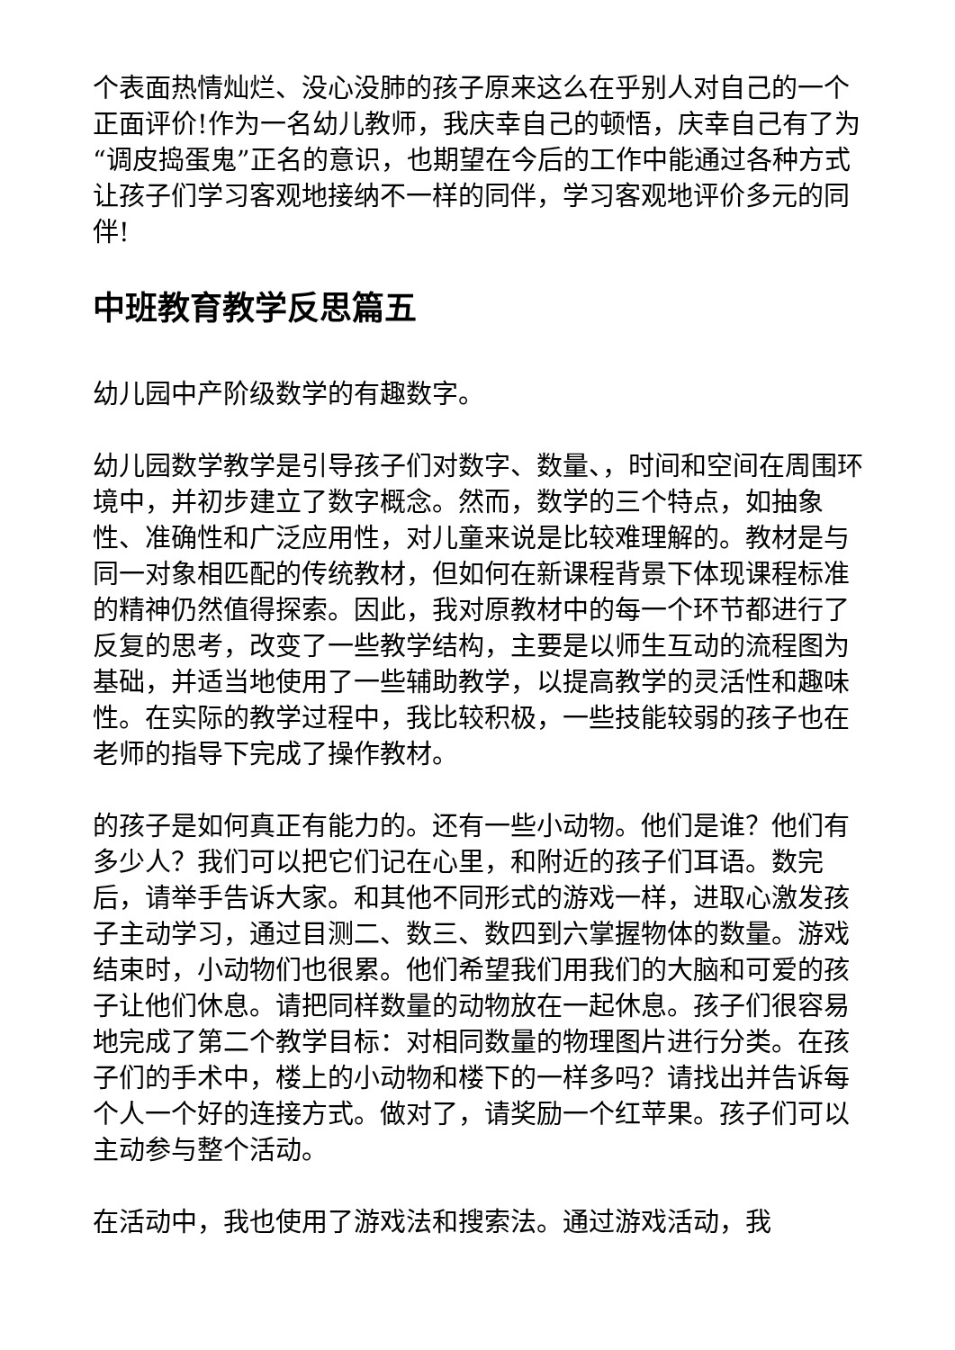个表面热情灿烂、没心没肺的孩子原来这么在乎别人对自己的一个正面评价!作为一名幼儿教师，我庆幸自己的顿悟，庆幸自己有了为“调皮捣蛋鬼”正名的意识，也期望在今后的工作中能通过各种方式让孩子们学习客观地接纳不一样的同伴，学习客观地评价多元的同伴!
中班教育教学反思篇五
幼儿园中产阶级数学的有趣数字。
幼儿园数学教学是引导孩子们对数字、数量、，时间和空间在周围环境中，并初步建立了数字概念。然而，数学的三个特点，如抽象性、准确性和广泛应用性，对儿童来说是比较难理解的。教材是与同一对象相匹配的传统教材，但如何在新课程背景下体现课程标准的精神仍然值得探索。因此，我对原教材中的每一个环节都进行了反复的思考，改变了一些教学结构，主要是以师生互动的流程图为基础，并适当地使用了一些辅助教学，以提高教学的灵活性和趣味性。在实际的教学过程中，我比较积极，一些技能较弱的孩子也在老师的指导下完成了操作教材。
的孩子是如何真正有能力的。还有一些小动物。他们是谁？他们有多少人？我们可以把它们记在心里，和附近的孩子们耳语。数完后，请举手告诉大家。和其他不同形式的游戏一样，进取心激发孩子主动学习，通过目测二、数三、数四到六掌握物体的数量。游戏结束时，小动物们也很累。他们希望我们用我们的大脑和可爱的孩子让他们休息。请把同样数量的动物放在一起休息。孩子们很容易地完成了第二个教学目标：对相同数量的物理图片进行分类。在孩子们的手术中，楼上的小动物和楼下的一样多吗？请找出并告诉每个人一个好的连接方式。做对了，请奖励一个红苹果。孩子们可以主动参与整个活动。
在活动中，我也使用了游戏法和搜索法。通过游戏活动，我